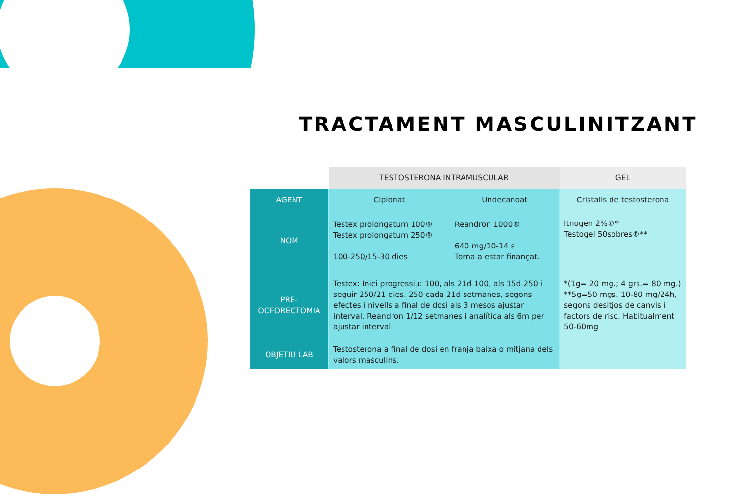TRACTAMENT MASCULINITZANT
| | TESTOSTERONA INTRAMUSCULAR | | GEL |
| AGENT | Cipionat | Undecanoat | Cristalls de testosterona |
| NOM | Testex prolongatum 100® Testex prolongatum 250® 100-250/15-30 dies | Reandron 1000® 640 mg/10-14 s Torna a estar finançat. | Itnogen 2%®* Testogel 50sobres®** |
| PRE- OOFORECTOMIA | Testex: Inici progressiu: 100, als 21d 100, als 15d 250 i seguir 250/21 dies. 250 cada 21d setmanes, segons efectes i nivells a final de dosi als 3 mesos ajustar interval. Reandron 1/12 setmanes i analítica als 6m per ajustar interval. | | *(1g= 20 mg.; 4 grs.= 80 mg.) **5g=50 mgs. 10-80 mg/24h, segons desitjos de canvis i factors de risc. Habitualment 50-60mg |
| OBJETIU LAB | Testosterona a final de dosi en franja baixa o mitjana dels valors masculins. | | |